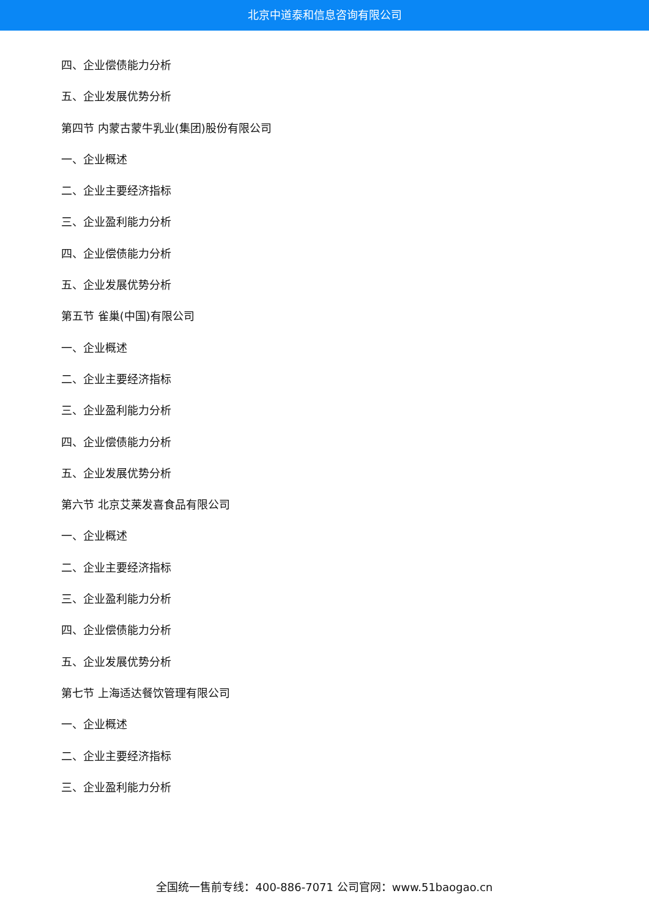北京中道泰和信息咨询有限公司
四、企业偿债能力分析
五、企业发展优势分析
第四节 内蒙古蒙牛乳业(集团)股份有限公司
一、企业概述
二、企业主要经济指标
三、企业盈利能力分析
四、企业偿债能力分析
五、企业发展优势分析
第五节 雀巢(中国)有限公司
一、企业概述
二、企业主要经济指标
三、企业盈利能力分析
四、企业偿债能力分析
五、企业发展优势分析
第六节 北京艾莱发喜食品有限公司
一、企业概述
二、企业主要经济指标
三、企业盈利能力分析
四、企业偿债能力分析
五、企业发展优势分析
第七节 上海适达餐饮管理有限公司
一、企业概述
二、企业主要经济指标
三、企业盈利能力分析
全国统一售前专线：400-886-7071 公司官网：www.51baogao.cn